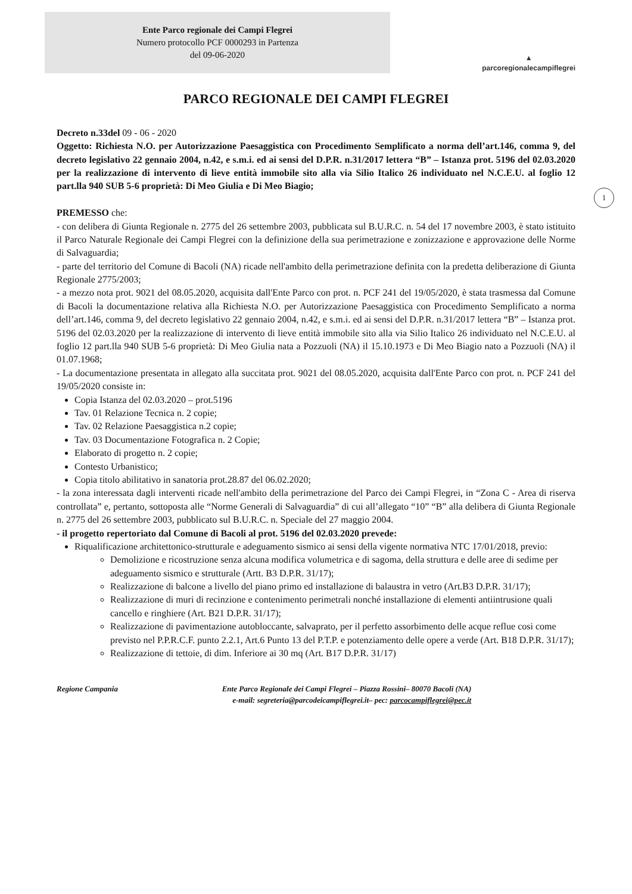Ente Parco regionale dei Campi Flegrei
Numero protocollo PCF 0000293 in Partenza
del 09-06-2020
▲
parcoregionalecampiflegrei
PARCO REGIONALE DEI CAMPI FLEGREI
1
Decreto n.33del 09 - 06 - 2020
Oggetto: Richiesta N.O. per Autorizzazione Paesaggistica con Procedimento Semplificato a norma dell’art.146, comma 9, del decreto legislativo 22 gennaio 2004, n.42, e s.m.i. ed ai sensi del D.P.R. n.31/2017 lettera “B” – Istanza prot. 5196 del 02.03.2020 per la realizzazione di intervento di lieve entità immobile sito alla via Silio Italico 26 individuato nel N.C.E.U. al foglio 12 part.lla 940 SUB 5-6 proprietà: Di Meo Giulia e Di Meo Biagio;
PREMESSO che:
- con delibera di Giunta Regionale n. 2775 del 26 settembre 2003, pubblicata sul B.U.R.C. n. 54 del 17 novembre 2003, è stato istituito il Parco Naturale Regionale dei Campi Flegrei con la definizione della sua perimetrazione e zonizzazione e approvazione delle Norme di Salvaguardia;
- parte del territorio del Comune di Bacoli (NA) ricade nell'ambito della perimetrazione definita con la predetta deliberazione di Giunta Regionale 2775/2003;
- a mezzo nota prot. 9021 del 08.05.2020, acquisita dall'Ente Parco con prot. n. PCF 241 del 19/05/2020, è stata trasmessa dal Comune di Bacoli la documentazione relativa alla Richiesta N.O. per Autorizzazione Paesaggistica con Procedimento Semplificato a norma dell’art.146, comma 9, del decreto legislativo 22 gennaio 2004, n.42, e s.m.i. ed ai sensi del D.P.R. n.31/2017 lettera “B” – Istanza prot. 5196 del 02.03.2020 per la realizzazione di intervento di lieve entità immobile sito alla via Silio Italico 26 individuato nel N.C.E.U. al foglio 12 part.lla 940 SUB 5-6 proprietà: Di Meo Giulia nata a Pozzuoli (NA) il 15.10.1973 e Di Meo Biagio nato a Pozzuoli (NA) il 01.07.1968;
- La documentazione presentata in allegato alla succitata prot. 9021 del 08.05.2020, acquisita dall'Ente Parco con prot. n. PCF 241 del 19/05/2020 consiste in:
Copia Istanza del 02.03.2020 – prot.5196
Tav. 01 Relazione Tecnica n. 2 copie;
Tav. 02 Relazione Paesaggistica n.2 copie;
Tav. 03 Documentazione Fotografica n. 2 Copie;
Elaborato di progetto n. 2 copie;
Contesto Urbanistico;
Copia titolo abilitativo in sanatoria prot.28.87 del 06.02.2020;
- la zona interessata dagli interventi ricade nell'ambito della perimetrazione del Parco dei Campi Flegrei, in “Zona C - Area di riserva controllata” e, pertanto, sottoposta alle “Norme Generali di Salvaguardia” di cui all’allegato “10” “B” alla delibera di Giunta Regionale n. 2775 del 26 settembre 2003, pubblicato sul B.U.R.C. n. Speciale del 27 maggio 2004.
- il progetto repertoriato dal Comune di Bacoli al prot. 5196 del 02.03.2020 prevede:
Riqualificazione architettonico-strutturale e adeguamento sismico ai sensi della vigente normativa NTC 17/01/2018, previo:
Demolizione e ricostruzione senza alcuna modifica volumetrica e di sagoma, della struttura e delle aree di sedime per adeguamento sismico e strutturale (Artt. B3 D.P.R. 31/17);
Realizzazione di balcone a livello del piano primo ed installazione di balaustra in vetro (Art.B3 D.P.R. 31/17);
Realizzazione di muri di recinzione e contenimento perimetrali nonché installazione di elementi antiintrusione quali cancello e ringhiere (Art. B21 D.P.R. 31/17);
Realizzazione di pavimentazione autobloccante, salvaprato, per il perfetto assorbimento delle acque reflue cosi come previsto nel P.P.R.C.F. punto 2.2.1, Art.6 Punto 13 del P.T.P. e potenziamento delle opere a verde (Art. B18 D.P.R. 31/17);
Realizzazione di tettoie, di dim. Inferiore ai 30 mq (Art. B17 D.P.R. 31/17)
Regione Campania Ente Parco Regionale dei Campi Flegrei – Piazza Rossini– 80070 Bacoli (NA)
e-mail: segreteria@parcodeicampiflegrei.it– pec: parcocampiflegrei@pec.it